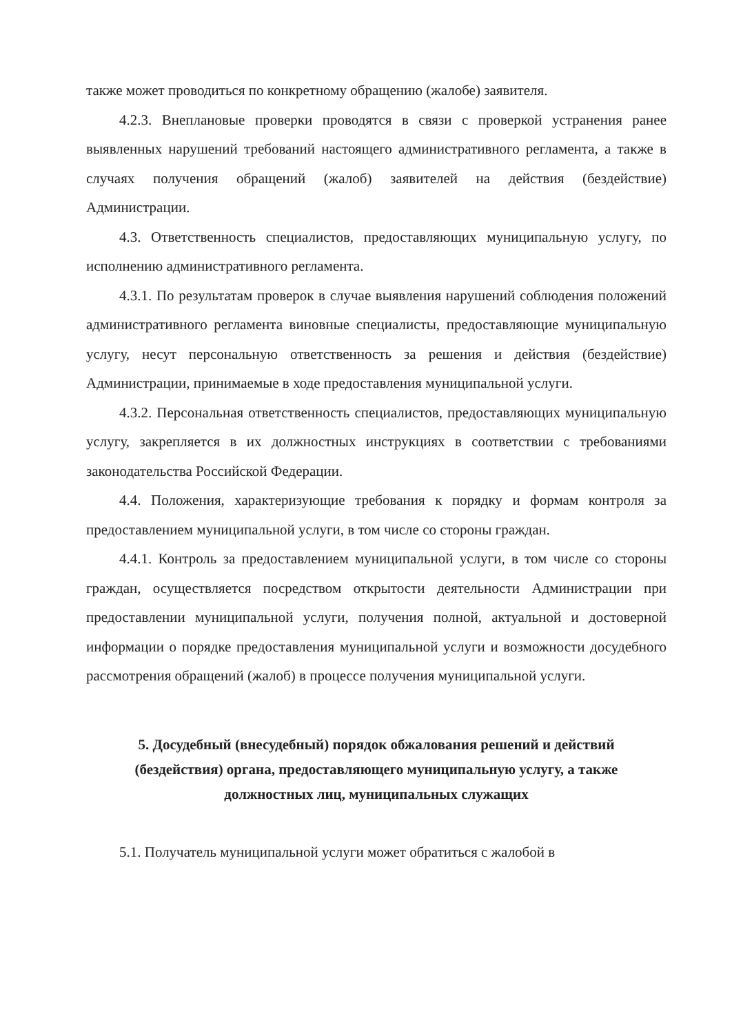также может проводиться по конкретному обращению (жалобе) заявителя.
4.2.3. Внеплановые проверки проводятся в связи с проверкой устранения ранее выявленных нарушений требований настоящего административного регламента, а также в случаях получения обращений (жалоб) заявителей на действия (бездействие) Администрации.
4.3. Ответственность специалистов, предоставляющих муниципальную услугу, по исполнению административного регламента.
4.3.1. По результатам проверок в случае выявления нарушений соблюдения положений административного регламента виновные специалисты, предоставляющие муниципальную услугу, несут персональную ответственность за решения и действия (бездействие) Администрации, принимаемые в ходе предоставления муниципальной услуги.
4.3.2. Персональная ответственность специалистов, предоставляющих муниципальную услугу, закрепляется в их должностных инструкциях в соответствии с требованиями законодательства Российской Федерации.
4.4. Положения, характеризующие требования к порядку и формам контроля за предоставлением муниципальной услуги, в том числе со стороны граждан.
4.4.1. Контроль за предоставлением муниципальной услуги, в том числе со стороны граждан, осуществляется посредством открытости деятельности Администрации при предоставлении муниципальной услуги, получения полной, актуальной и достоверной информации о порядке предоставления муниципальной услуги и возможности досудебного рассмотрения обращений (жалоб) в процессе получения муниципальной услуги.
5. Досудебный (внесудебный) порядок обжалования решений и действий (бездействия) органа, предоставляющего муниципальную услугу, а также должностных лиц, муниципальных служащих
5.1. Получатель муниципальной услуги может обратиться с жалобой в